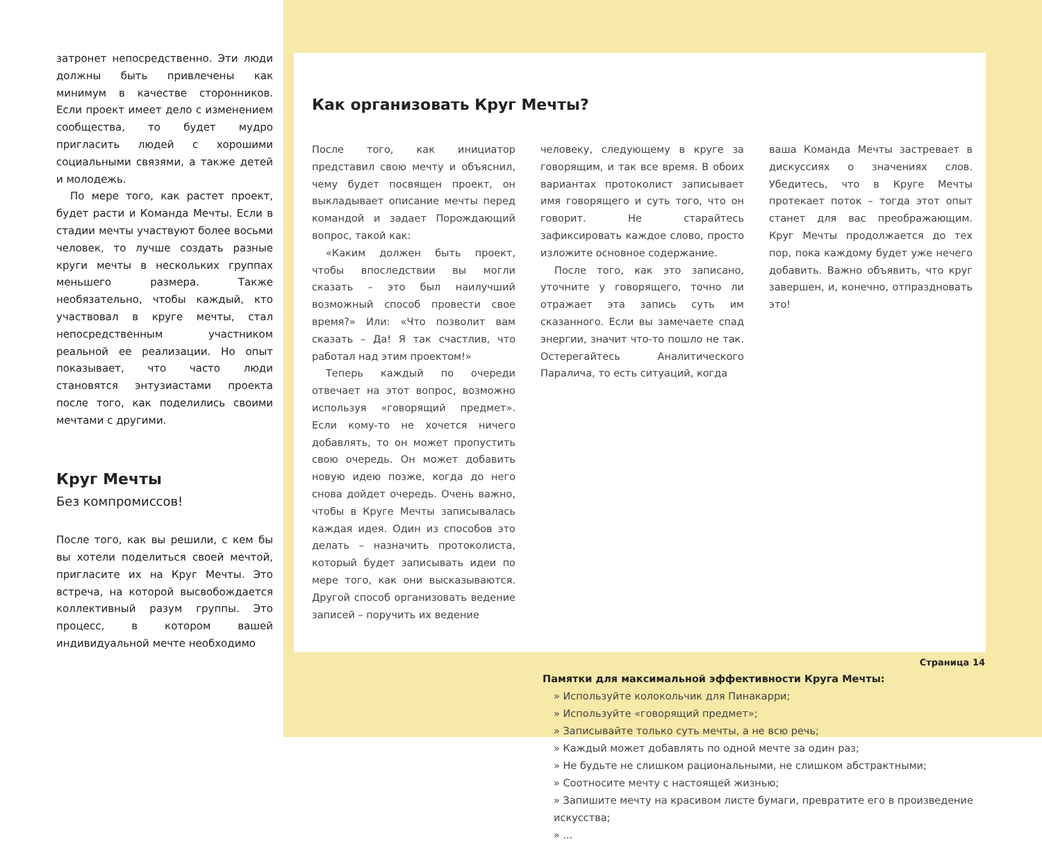затронет непосредственно. Эти люди должны быть привлечены как минимум в качестве сторонников. Если проект имеет дело с изменением сообщества, то будет мудро пригласить людей с хорошими социальными связями, а также детей и молодежь.
По мере того, как растет проект, будет расти и Команда Мечты. Если в стадии мечты участвуют более восьми человек, то лучше создать разные круги мечты в нескольких группах меньшего размера. Также необязательно, чтобы каждый, кто участвовал в круге мечты, стал непосредственным участником реальной ее реализации. Но опыт показывает, что часто люди становятся энтузиастами проекта после того, как поделились своими мечтами с другими.
Круг Мечты
Без компромиссов!
После того, как вы решили, с кем бы вы хотели поделиться своей мечтой, пригласите их на Круг Мечты. Это встреча, на которой высвобождается коллективный разум группы. Это процесс, в котором вашей индивидуальной мечте необходимо
Как организовать Круг Мечты?
После того, как инициатор представил свою мечту и объяснил, чему будет посвящен проект, он выкладывает описание мечты перед командой и задает Порождающий вопрос, такой как:
«Каким должен быть проект, чтобы впоследствии вы могли сказать – это был наилучший возможный способ провести свое время?» Или: «Что позволит вам сказать – Да! Я так счастлив, что работал над этим проектом!»
Теперь каждый по очереди отвечает на этот вопрос, возможно используя «говорящий предмет». Если кому-то не хочется ничего добавлять, то он может пропустить свою очередь. Он может добавить новую идею позже, когда до него снова дойдет очередь. Очень важно, чтобы в Круге Мечты записывалась каждая идея. Один из способов это делать – назначить протоколиста, который будет записывать идеи по мере того, как они высказываются. Другой способ организовать ведение записей – поручить их ведение
человеку, следующему в круге за говорящим, и так все время. В обоих вариантах протоколист записывает имя говорящего и суть того, что он говорит. Не старайтесь зафиксировать каждое слово, просто изложите основное содержание.
После того, как это записано, уточните у говорящего, точно ли отражает эта запись суть им сказанного. Если вы замечаете спад энергии, значит что-то пошло не так. Остерегайтесь Аналитического Паралича, то есть ситуаций, когда
ваша Команда Мечты застревает в дискуссиях о значениях слов. Убедитесь, что в Круге Мечты протекает поток – тогда этот опыт станет для вас преображающим. Круг Мечты продолжается до тех пор, пока каждому будет уже нечего добавить. Важно объявить, что круг завершен, и, конечно, отпраздновать это!
Памятки для максимальной эффективности Круга Мечты:
» Используйте колокольчик для Пинакарри;
» Используйте «говорящий предмет»;
» Записывайте только суть мечты, а не всю речь;
» Каждый может добавлять по одной мечте за один раз;
» Не будьте не слишком рациональными, не слишком абстрактными;
» Соотносите мечту с настоящей жизнью;
» Запишите мечту на красивом листе бумаги, превратите его в произведение искусства;
» ...
Страница 14